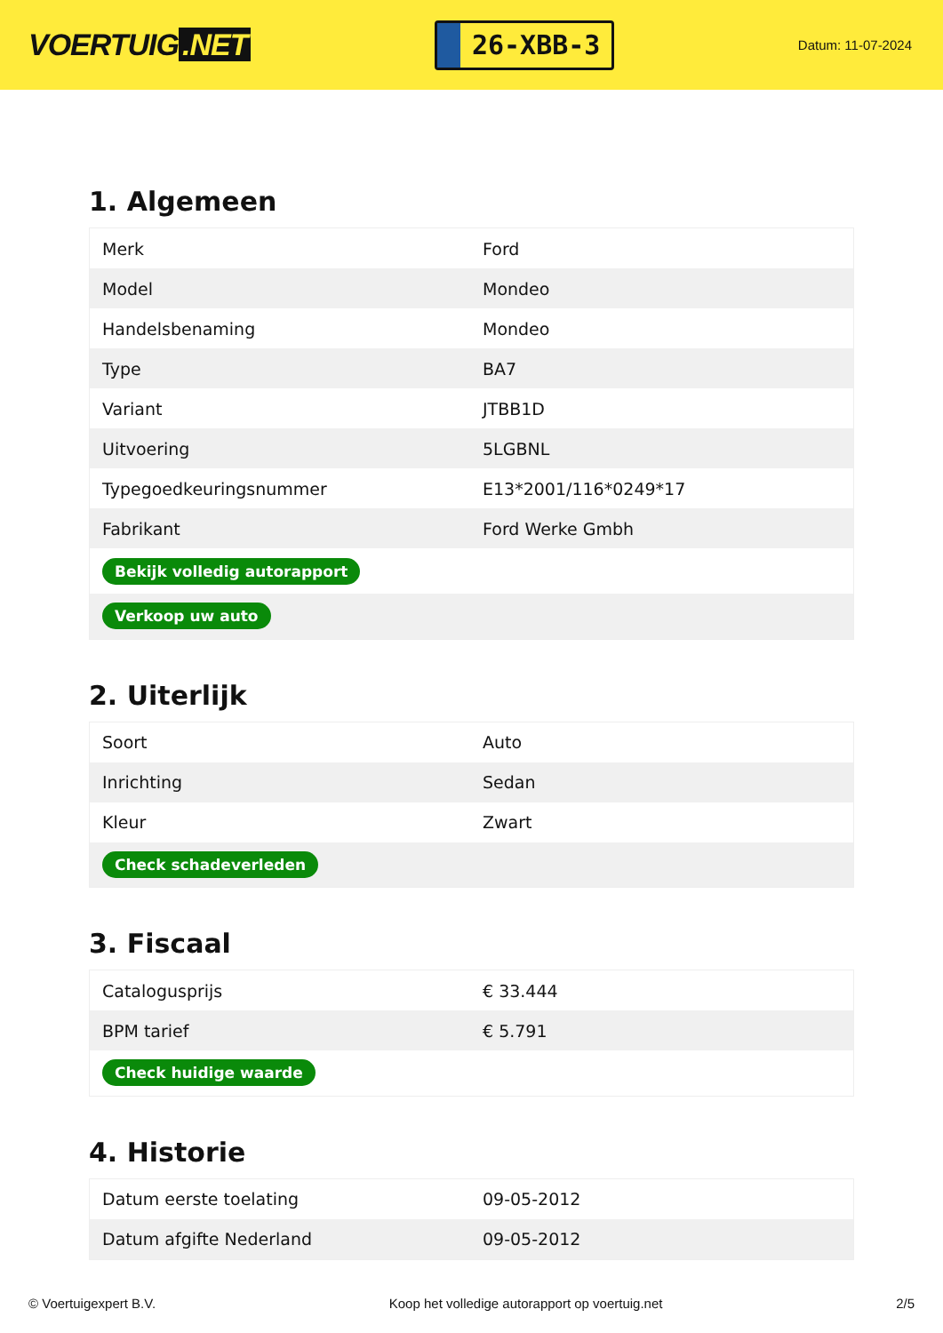VOERTUIG.NET
26-XBB-3
Datum: 11-07-2024
1. Algemeen
| Merk | Ford |
| Model | Mondeo |
| Handelsbenaming | Mondeo |
| Type | BA7 |
| Variant | JTBB1D |
| Uitvoering | 5LGBNL |
| Typegoedkeuringsnummer | E13*2001/116*0249*17 |
| Fabrikant | Ford Werke Gmbh |
| Bekijk volledig autorapport | |
| Verkoop uw auto | |
2. Uiterlijk
| Soort | Auto |
| Inrichting | Sedan |
| Kleur | Zwart |
| Check schadeverleden | |
3. Fiscaal
| Catalogusprijs | € 33.444 |
| BPM tarief | € 5.791 |
| Check huidige waarde | |
4. Historie
| Datum eerste toelating | 09-05-2012 |
| Datum afgifte Nederland | 09-05-2012 |
© Voertuigexpert B.V. Koop het volledige autorapport op voertuig.net 2/5